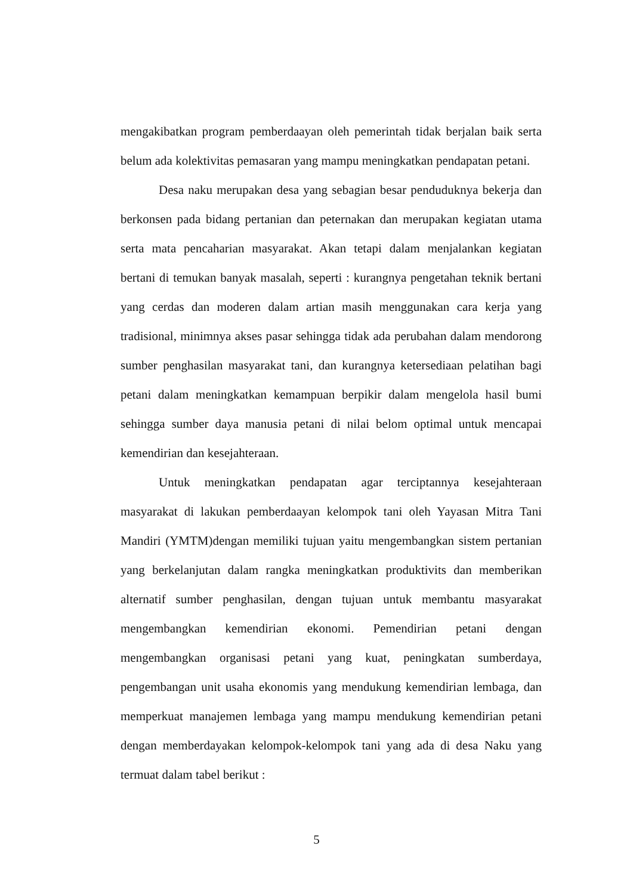mengakibatkan program pemberdaayan oleh pemerintah tidak berjalan baik serta belum ada kolektivitas pemasaran yang mampu meningkatkan pendapatan petani.
Desa naku merupakan desa yang sebagian besar penduduknya bekerja dan berkonsen pada bidang pertanian dan peternakan dan merupakan kegiatan utama serta mata pencaharian masyarakat. Akan tetapi dalam menjalankan kegiatan bertani di temukan banyak masalah, seperti : kurangnya pengetahan teknik bertani yang cerdas dan moderen dalam artian masih menggunakan cara kerja yang tradisional, minimnya akses pasar sehingga tidak ada perubahan dalam mendorong sumber penghasilan masyarakat tani, dan kurangnya ketersediaan pelatihan bagi petani dalam meningkatkan kemampuan berpikir dalam mengelola hasil bumi sehingga sumber daya manusia petani di nilai belom optimal untuk mencapai kemendirian dan kesejahteraan.
Untuk meningkatkan pendapatan agar terciptannya kesejahteraan masyarakat di lakukan pemberdaayan kelompok tani oleh Yayasan Mitra Tani Mandiri (YMTM)dengan memiliki tujuan yaitu mengembangkan sistem pertanian yang berkelanjutan dalam rangka meningkatkan produktivits dan memberikan alternatif sumber penghasilan, dengan tujuan untuk membantu masyarakat mengembangkan kemendirian ekonomi. Pemendirian petani dengan mengembangkan organisasi petani yang kuat, peningkatan sumberdaya, pengembangan unit usaha ekonomis yang mendukung kemendirian lembaga, dan memperkuat manajemen lembaga yang mampu mendukung kemendirian petani dengan memberdayakan kelompok-kelompok tani yang ada di desa Naku yang termuat dalam tabel berikut :
5